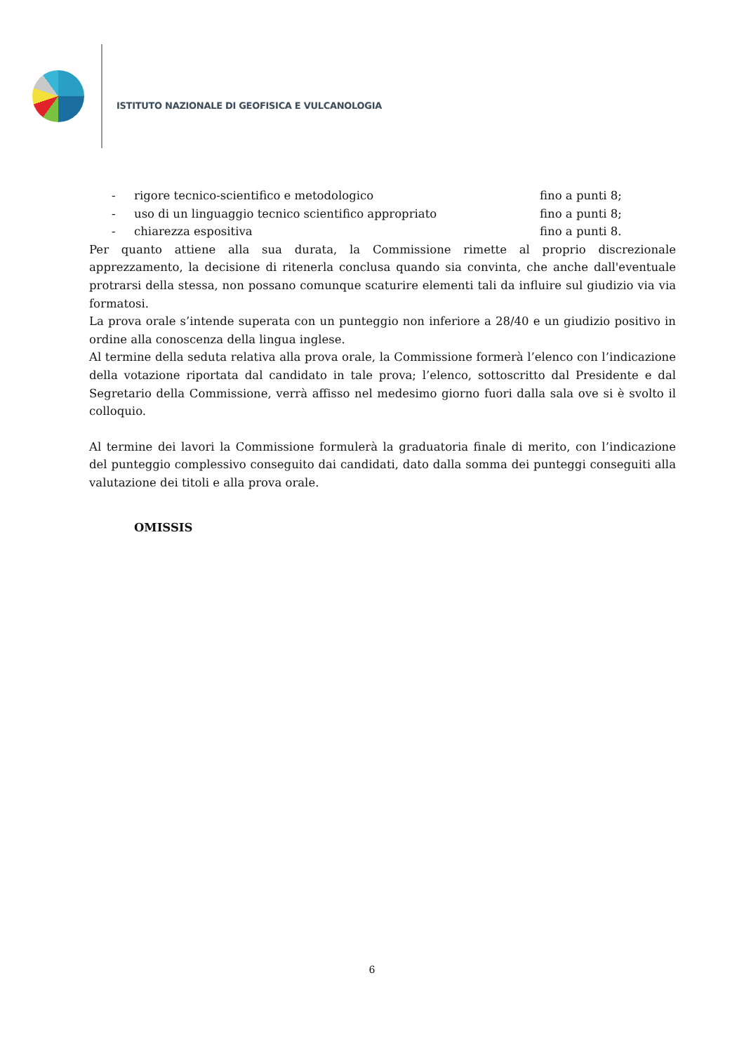ISTITUTO NAZIONALE DI GEOFISICA E VULCANOLOGIA
- rigore tecnico-scientifico e metodologico fino a punti 8;
- uso di un linguaggio tecnico scientifico appropriato fino a punti 8;
- chiarezza espositiva fino a punti 8.
Per quanto attiene alla sua durata, la Commissione rimette al proprio discrezionale apprezzamento, la decisione di ritenerla conclusa quando sia convinta, che anche dall'eventuale protrarsi della stessa, non possano comunque scaturire elementi tali da influire sul giudizio via via formatosi.
La prova orale s’intende superata con un punteggio non inferiore a 28/40 e un giudizio positivo in ordine alla conoscenza della lingua inglese.
Al termine della seduta relativa alla prova orale, la Commissione formerà l’elenco con l’indicazione della votazione riportata dal candidato in tale prova; l’elenco, sottoscritto dal Presidente e dal Segretario della Commissione, verrà affisso nel medesimo giorno fuori dalla sala ove si è svolto il colloquio.
Al termine dei lavori la Commissione formulerà la graduatoria finale di merito, con l’indicazione del punteggio complessivo conseguito dai candidati, dato dalla somma dei punteggi conseguiti alla valutazione dei titoli e alla prova orale.
OMISSIS
6